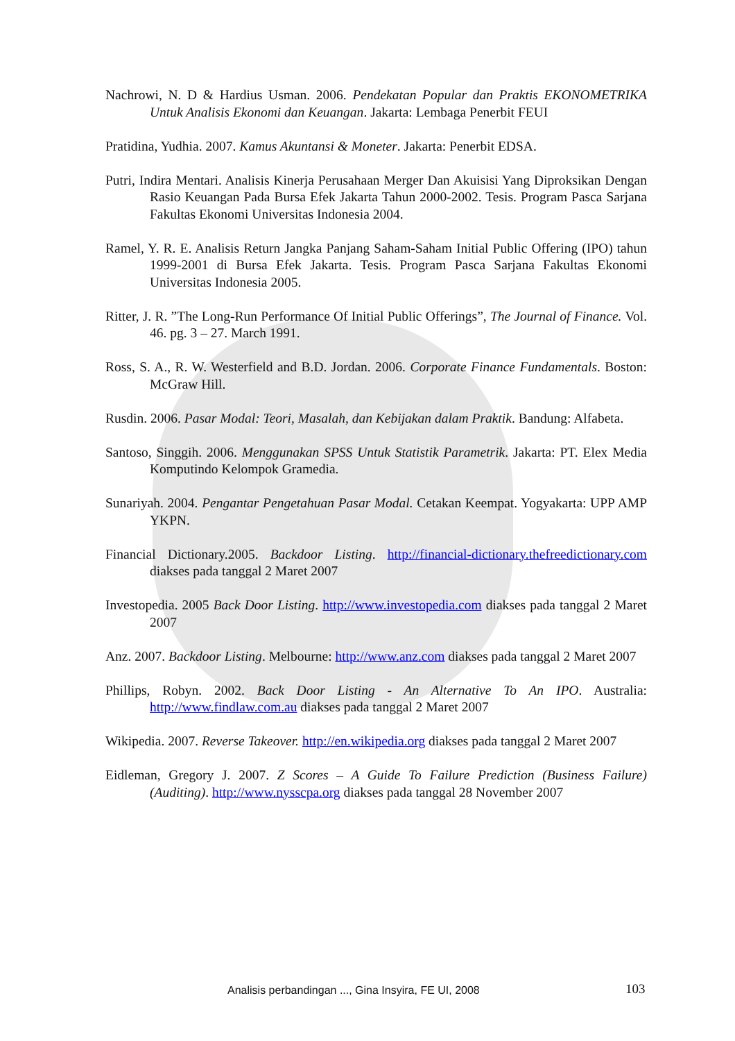Nachrowi, N. D & Hardius Usman. 2006. Pendekatan Popular dan Praktis EKONOMETRIKA Untuk Analisis Ekonomi dan Keuangan. Jakarta: Lembaga Penerbit FEUI
Pratidina, Yudhia. 2007. Kamus Akuntansi & Moneter. Jakarta: Penerbit EDSA.
Putri, Indira Mentari. Analisis Kinerja Perusahaan Merger Dan Akuisisi Yang Diproksikan Dengan Rasio Keuangan Pada Bursa Efek Jakarta Tahun 2000-2002. Tesis. Program Pasca Sarjana Fakultas Ekonomi Universitas Indonesia 2004.
Ramel, Y. R. E. Analisis Return Jangka Panjang Saham-Saham Initial Public Offering (IPO) tahun 1999-2001 di Bursa Efek Jakarta. Tesis. Program Pasca Sarjana Fakultas Ekonomi Universitas Indonesia 2005.
Ritter, J. R. ”The Long-Run Performance Of Initial Public Offerings”, The Journal of Finance. Vol. 46. pg. 3 – 27. March 1991.
Ross, S. A., R. W. Westerfield and B.D. Jordan. 2006. Corporate Finance Fundamentals. Boston: McGraw Hill.
Rusdin. 2006. Pasar Modal: Teori, Masalah, dan Kebijakan dalam Praktik. Bandung: Alfabeta.
Santoso, Singgih. 2006. Menggunakan SPSS Untuk Statistik Parametrik. Jakarta: PT. Elex Media Komputindo Kelompok Gramedia.
Sunariyah. 2004. Pengantar Pengetahuan Pasar Modal. Cetakan Keempat. Yogyakarta: UPP AMP YKPN.
Financial Dictionary.2005. Backdoor Listing. http://financial-dictionary.thefreedictionary.com diakses pada tanggal 2 Maret 2007
Investopedia. 2005 Back Door Listing. http://www.investopedia.com diakses pada tanggal 2 Maret 2007
Anz. 2007. Backdoor Listing. Melbourne: http://www.anz.com diakses pada tanggal 2 Maret 2007
Phillips, Robyn. 2002. Back Door Listing - An Alternative To An IPO. Australia: http://www.findlaw.com.au diakses pada tanggal 2 Maret 2007
Wikipedia. 2007. Reverse Takeover. http://en.wikipedia.org diakses pada tanggal 2 Maret 2007
Eidleman, Gregory J. 2007. Z Scores – A Guide To Failure Prediction (Business Failure) (Auditing). http://www.nysscpa.org diakses pada tanggal 28 November 2007
Analisis perbandingan ..., Gina Insyira, FE UI, 2008 103